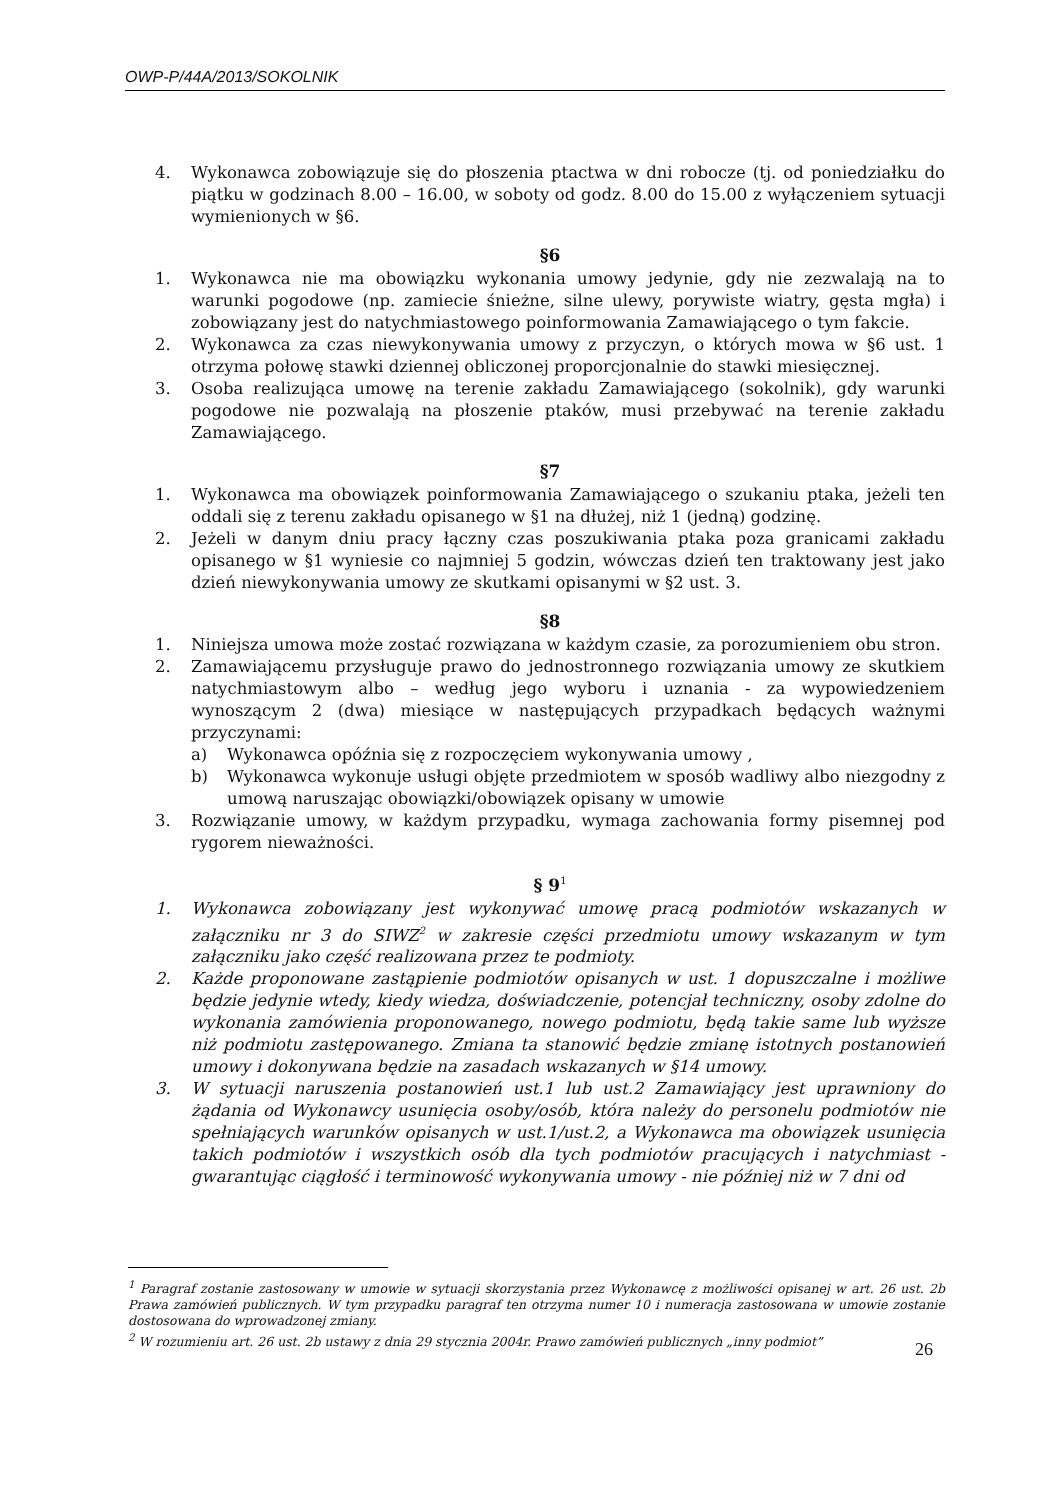OWP-P/44A/2013/SOKOLNIK
4. Wykonawca zobowiązuje się do płoszenia ptactwa w dni robocze (tj. od poniedziałku do piątku w godzinach 8.00 – 16.00, w soboty od godz. 8.00 do 15.00 z wyłączeniem sytuacji wymienionych w §6.
§6
1. Wykonawca nie ma obowiązku wykonania umowy jedynie, gdy nie zezwalają na to warunki pogodowe (np. zamiecie śnieżne, silne ulewy, porywiste wiatry, gęsta mgła) i zobowiązany jest do natychmiastowego poinformowania Zamawiającego o tym fakcie.
2. Wykonawca za czas niewykonywania umowy z przyczyn, o których mowa w §6 ust. 1 otrzyma połowę stawki dziennej obliczonej proporcjonalnie do stawki miesięcznej.
3. Osoba realizująca umowę na terenie zakładu Zamawiającego (sokolnik), gdy warunki pogodowe nie pozwalają na płoszenie ptaków, musi przebywać na terenie zakładu Zamawiającego.
§7
1. Wykonawca ma obowiązek poinformowania Zamawiającego o szukaniu ptaka, jeżeli ten oddali się z terenu zakładu opisanego w §1 na dłużej, niż 1 (jedną) godzinę.
2. Jeżeli w danym dniu pracy łączny czas poszukiwania ptaka poza granicami zakładu opisanego w §1 wyniesie co najmniej 5 godzin, wówczas dzień ten traktowany jest jako dzień niewykonywania umowy ze skutkami opisanymi w §2 ust. 3.
§8
1. Niniejsza umowa może zostać rozwiązana w każdym czasie, za porozumieniem obu stron.
2. Zamawiającemu przysługuje prawo do jednostronnego rozwiązania umowy ze skutkiem natychmiastowym albo – według jego wyboru i uznania - za wypowiedzeniem wynoszącym 2 (dwa) miesiące w następujących przypadkach będących ważnymi przyczynami:
a) Wykonawca opóźnia się z rozpoczęciem wykonywania umowy ,
b) Wykonawca wykonuje usługi objęte przedmiotem w sposób wadliwy albo niezgodny z umową naruszając obowiązki/obowiązek opisany w umowie
3. Rozwiązanie umowy, w każdym przypadku, wymaga zachowania formy pisemnej pod rygorem nieważności.
§ 9<sup>1</sup>
1. Wykonawca zobowiązany jest wykonywać umowę pracą podmiotów wskazanych w załączniku nr 3 do SIWZ<sup>2</sup> w zakresie części przedmiotu umowy wskazanym w tym załączniku jako część realizowana przez te podmioty.
2. Każde proponowane zastąpienie podmiotów opisanych w ust. 1 dopuszczalne i możliwe będzie jedynie wtedy, kiedy wiedza, doświadczenie, potencjał techniczny, osoby zdolne do wykonania zamówienia proponowanego, nowego podmiotu, będą takie same lub wyższe niż podmiotu zastępowanego. Zmiana ta stanowić będzie zmianę istotnych postanowień umowy i dokonywana będzie na zasadach wskazanych w §14 umowy.
3. W sytuacji naruszenia postanowień ust.1 lub ust.2 Zamawiający jest uprawniony do żądania od Wykonawcy usunięcia osoby/osób, która należy do personelu podmiotów nie spełniających warunków opisanych w ust.1/ust.2, a Wykonawca ma obowiązek usunięcia takich podmiotów i wszystkich osób dla tych podmiotów pracujących i natychmiast - gwarantując ciągłość i terminowość wykonywania umowy - nie później niż w 7 dni od
<sup>1</sup> Paragraf zostanie zastosowany w umowie w sytuacji skorzystania przez Wykonawcę z możliwości opisanej w art. 26 ust. 2b Prawa zamówień publicznych. W tym przypadku paragraf ten otrzyma numer 10 i numeracja zastosowana w umowie zostanie dostosowana do wprowadzonej zmiany.
<sup>2</sup> W rozumieniu art. 26 ust. 2b ustawy z dnia 29 stycznia 2004r. Prawo zamówień publicznych „inny podmiot”
26